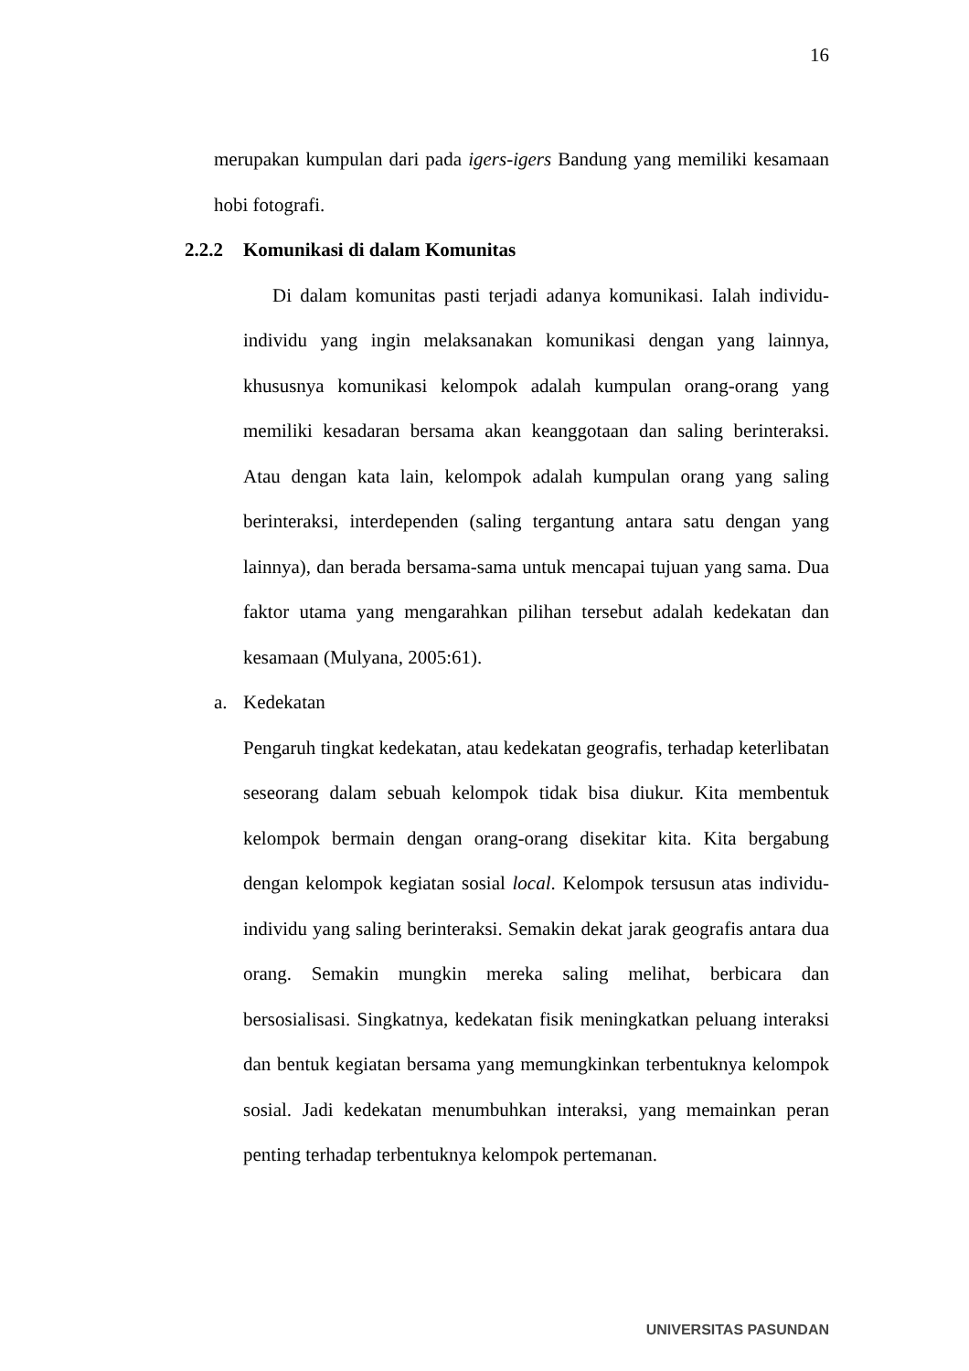16
merupakan kumpulan dari pada igers-igers Bandung yang memiliki kesamaan hobi fotografi.
2.2.2 Komunikasi di dalam Komunitas
Di dalam komunitas pasti terjadi adanya komunikasi. Ialah individu-individu yang ingin melaksanakan komunikasi dengan yang lainnya, khususnya komunikasi kelompok adalah kumpulan orang-orang yang memiliki kesadaran bersama akan keanggotaan dan saling berinteraksi. Atau dengan kata lain, kelompok adalah kumpulan orang yang saling berinteraksi, interdependen (saling tergantung antara satu dengan yang lainnya), dan berada bersama-sama untuk mencapai tujuan yang sama. Dua faktor utama yang mengarahkan pilihan tersebut adalah kedekatan dan kesamaan (Mulyana, 2005:61).
a. Kedekatan
Pengaruh tingkat kedekatan, atau kedekatan geografis, terhadap keterlibatan seseorang dalam sebuah kelompok tidak bisa diukur. Kita membentuk kelompok bermain dengan orang-orang disekitar kita. Kita bergabung dengan kelompok kegiatan sosial local. Kelompok tersusun atas individu-individu yang saling berinteraksi. Semakin dekat jarak geografis antara dua orang. Semakin mungkin mereka saling melihat, berbicara dan bersosialisasi. Singkatnya, kedekatan fisik meningkatkan peluang interaksi dan bentuk kegiatan bersama yang memungkinkan terbentuknya kelompok sosial. Jadi kedekatan menumbuhkan interaksi, yang memainkan peran penting terhadap terbentuknya kelompok pertemanan.
UNIVERSITAS PASUNDAN